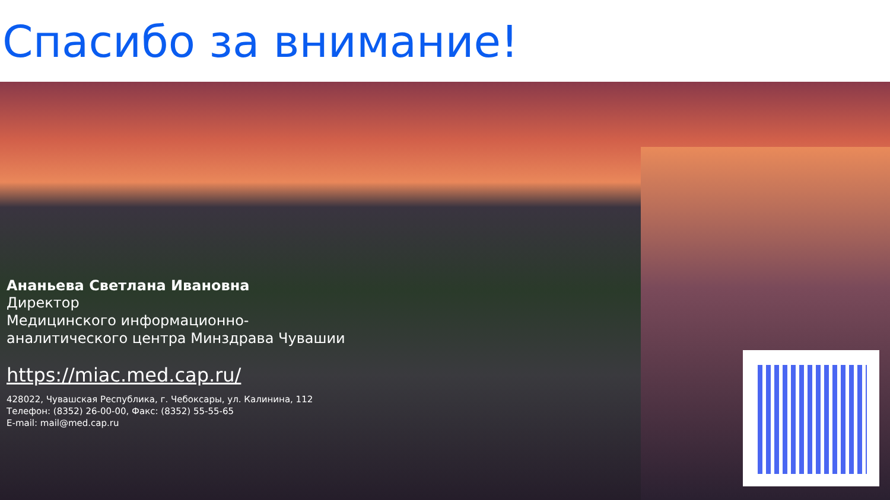Спасибо за внимание!
Ананьева Светлана Ивановна
Директор
Медицинского информационно-
аналитического центра Минздрава Чувашии
https://miac.med.cap.ru/
428022, Чувашская Республика, г. Чебоксары, ул. Калинина, 112
Телефон: (8352) 26-00-00, Факс: (8352) 55-55-65
E-mail: mail@med.cap.ru